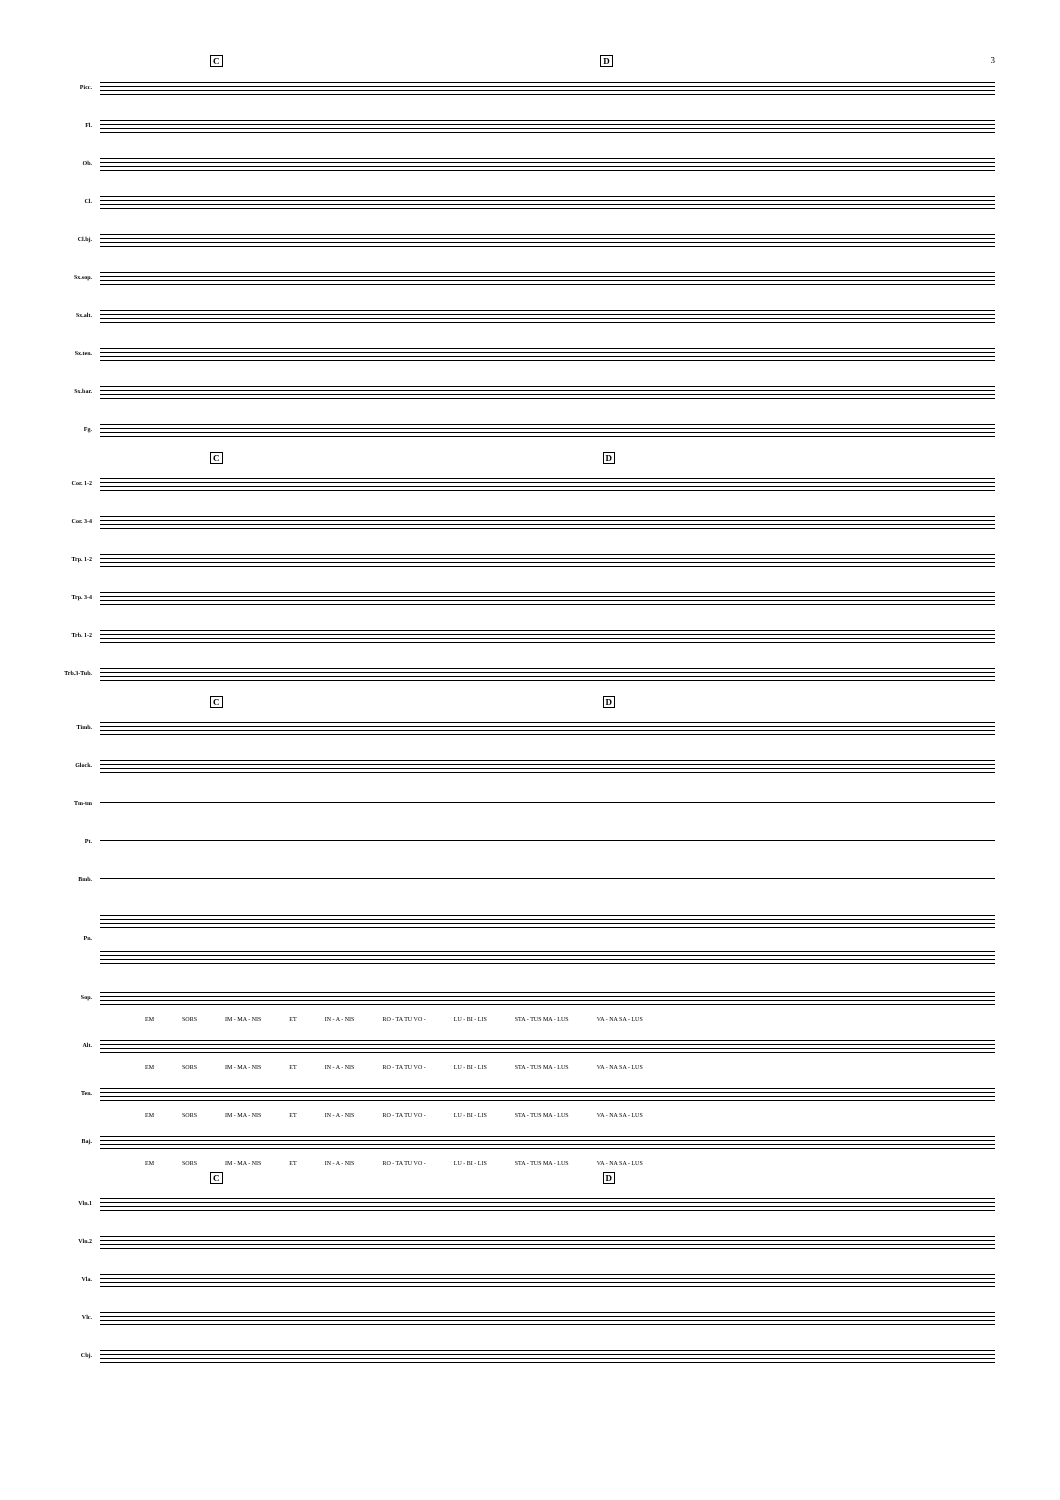C D 3
Picc.
Fl.
Ob.
Cl.
Cl.bj.
Sx.sop.
Sx.alt.
Sx.ten.
Sx.bar.
Fg.
C D
Cor. 1-2
Cor. 3-4
Trp. 1-2
Trp. 3-4
Trb. 1-2
Trb.3-Tub.
C D
Timb.
Glock.
Tm-tm
Pt.
Bmb.
Pn.
Sop.
EM SORS IM - MA - NIS ET IN - A - NIS RO - TA TU VO - LU - BI - LIS STA - TUS MA - LUS VA - NA SA - LUS
Alt.
EM SORS IM - MA - NIS ET IN - A - NIS RO - TA TU VO - LU - BI - LIS STA - TUS MA - LUS VA - NA SA - LUS
Ten.
EM SORS IM - MA - NIS ET IN - A - NIS RO - TA TU VO - LU - BI - LIS STA - TUS MA - LUS VA - NA SA - LUS
Baj.
EM SORS IM - MA - NIS ET IN - A - NIS RO - TA TU VO - LU - BI - LIS STA - TUS MA - LUS VA - NA SA - LUS
C D
Vln.1
Vln.2
Vla.
Vlc.
Cbj.